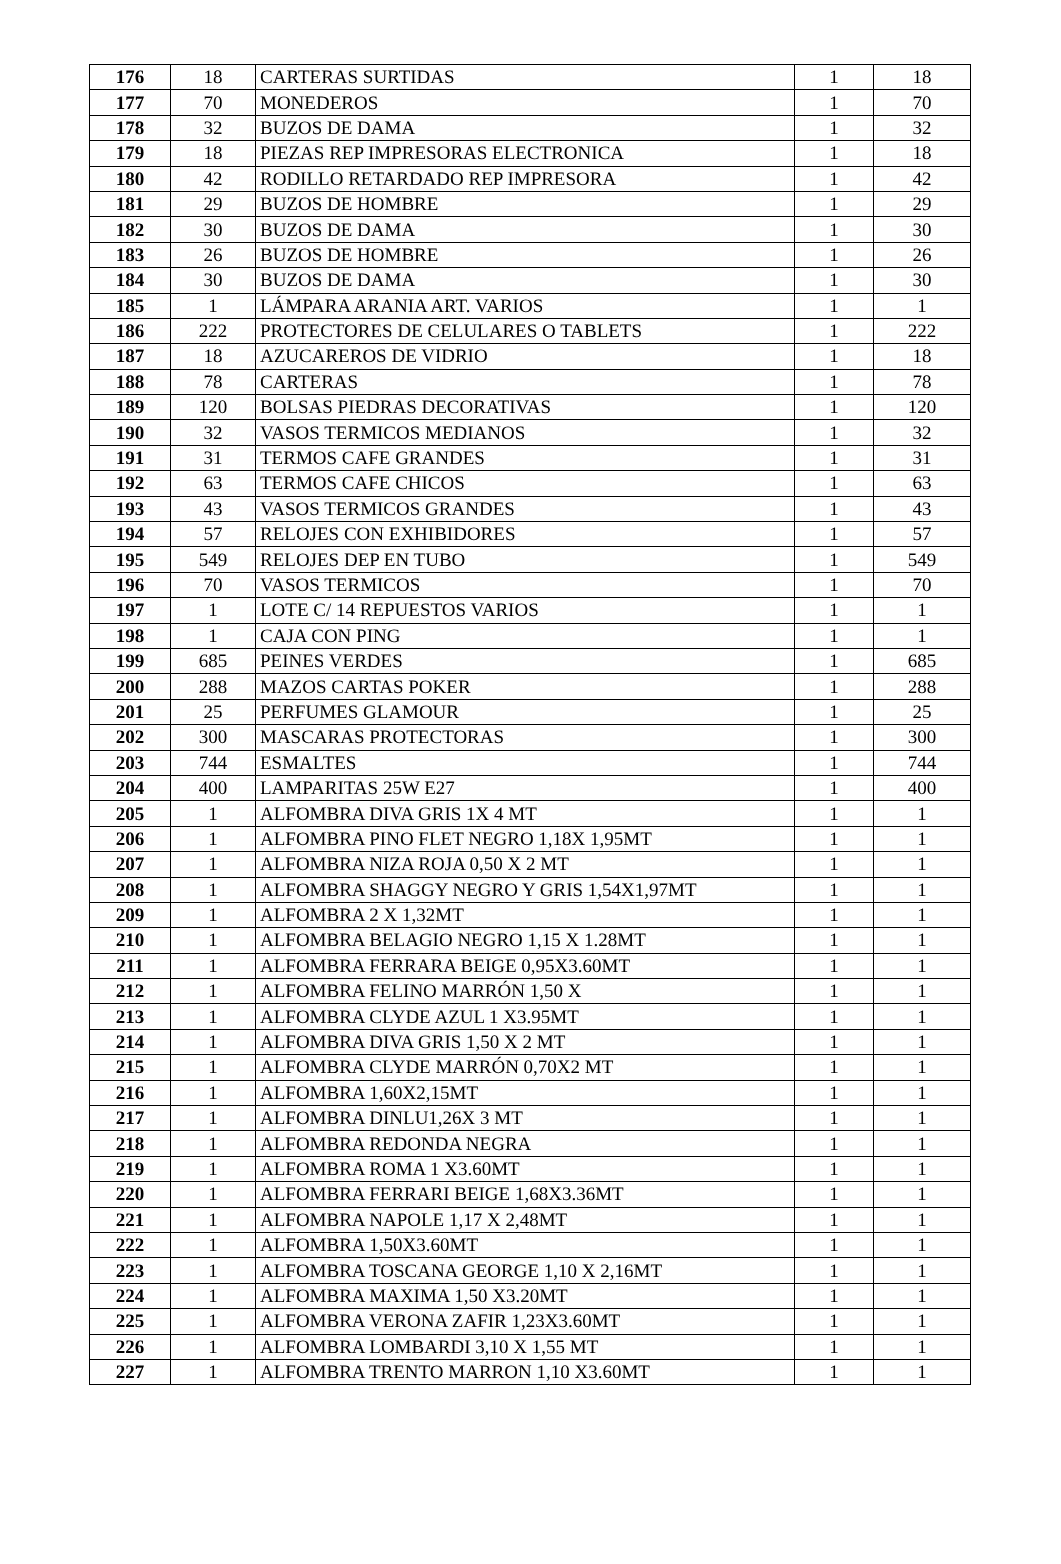| 176 | 18 | CARTERAS SURTIDAS | 1 | 18 |
| 177 | 70 | MONEDEROS | 1 | 70 |
| 178 | 32 | BUZOS DE DAMA | 1 | 32 |
| 179 | 18 | PIEZAS REP IMPRESORAS ELECTRONICA | 1 | 18 |
| 180 | 42 | RODILLO RETARDADO REP IMPRESORA | 1 | 42 |
| 181 | 29 | BUZOS DE HOMBRE | 1 | 29 |
| 182 | 30 | BUZOS DE DAMA | 1 | 30 |
| 183 | 26 | BUZOS DE HOMBRE | 1 | 26 |
| 184 | 30 | BUZOS DE DAMA | 1 | 30 |
| 185 | 1 | LÁMPARA ARANIA ART. VARIOS | 1 | 1 |
| 186 | 222 | PROTECTORES DE CELULARES O TABLETS | 1 | 222 |
| 187 | 18 | AZUCAREROS DE VIDRIO | 1 | 18 |
| 188 | 78 | CARTERAS | 1 | 78 |
| 189 | 120 | BOLSAS PIEDRAS DECORATIVAS | 1 | 120 |
| 190 | 32 | VASOS TERMICOS MEDIANOS | 1 | 32 |
| 191 | 31 | TERMOS CAFE GRANDES | 1 | 31 |
| 192 | 63 | TERMOS CAFE CHICOS | 1 | 63 |
| 193 | 43 | VASOS TERMICOS GRANDES | 1 | 43 |
| 194 | 57 | RELOJES CON EXHIBIDORES | 1 | 57 |
| 195 | 549 | RELOJES DEP EN TUBO | 1 | 549 |
| 196 | 70 | VASOS TERMICOS | 1 | 70 |
| 197 | 1 | LOTE C/ 14 REPUESTOS VARIOS | 1 | 1 |
| 198 | 1 | CAJA CON PING | 1 | 1 |
| 199 | 685 | PEINES VERDES | 1 | 685 |
| 200 | 288 | MAZOS CARTAS POKER | 1 | 288 |
| 201 | 25 | PERFUMES GLAMOUR | 1 | 25 |
| 202 | 300 | MASCARAS PROTECTORAS | 1 | 300 |
| 203 | 744 | ESMALTES | 1 | 744 |
| 204 | 400 | LAMPARITAS 25W E27 | 1 | 400 |
| 205 | 1 | ALFOMBRA DIVA GRIS 1X 4 MT | 1 | 1 |
| 206 | 1 | ALFOMBRA PINO FLET NEGRO 1,18X 1,95MT | 1 | 1 |
| 207 | 1 | ALFOMBRA NIZA ROJA 0,50 X 2 MT | 1 | 1 |
| 208 | 1 | ALFOMBRA SHAGGY NEGRO Y GRIS 1,54X1,97MT | 1 | 1 |
| 209 | 1 | ALFOMBRA 2 X 1,32MT | 1 | 1 |
| 210 | 1 | ALFOMBRA BELAGIO NEGRO 1,15 X 1.28MT | 1 | 1 |
| 211 | 1 | ALFOMBRA FERRARA BEIGE 0,95X3.60MT | 1 | 1 |
| 212 | 1 | ALFOMBRA FELINO MARRÓN 1,50 X | 1 | 1 |
| 213 | 1 | ALFOMBRA CLYDE AZUL 1 X3.95MT | 1 | 1 |
| 214 | 1 | ALFOMBRA DIVA GRIS 1,50 X 2 MT | 1 | 1 |
| 215 | 1 | ALFOMBRA CLYDE MARRÓN 0,70X2 MT | 1 | 1 |
| 216 | 1 | ALFOMBRA 1,60X2,15MT | 1 | 1 |
| 217 | 1 | ALFOMBRA DINLU1,26X 3 MT | 1 | 1 |
| 218 | 1 | ALFOMBRA REDONDA NEGRA | 1 | 1 |
| 219 | 1 | ALFOMBRA ROMA 1 X3.60MT | 1 | 1 |
| 220 | 1 | ALFOMBRA FERRARI BEIGE 1,68X3.36MT | 1 | 1 |
| 221 | 1 | ALFOMBRA NAPOLE 1,17 X 2,48MT | 1 | 1 |
| 222 | 1 | ALFOMBRA 1,50X3.60MT | 1 | 1 |
| 223 | 1 | ALFOMBRA TOSCANA GEORGE 1,10 X 2,16MT | 1 | 1 |
| 224 | 1 | ALFOMBRA MAXIMA 1,50 X3.20MT | 1 | 1 |
| 225 | 1 | ALFOMBRA VERONA ZAFIR 1,23X3.60MT | 1 | 1 |
| 226 | 1 | ALFOMBRA LOMBARDI 3,10 X 1,55 MT | 1 | 1 |
| 227 | 1 | ALFOMBRA TRENTO MARRON 1,10 X3.60MT | 1 | 1 |